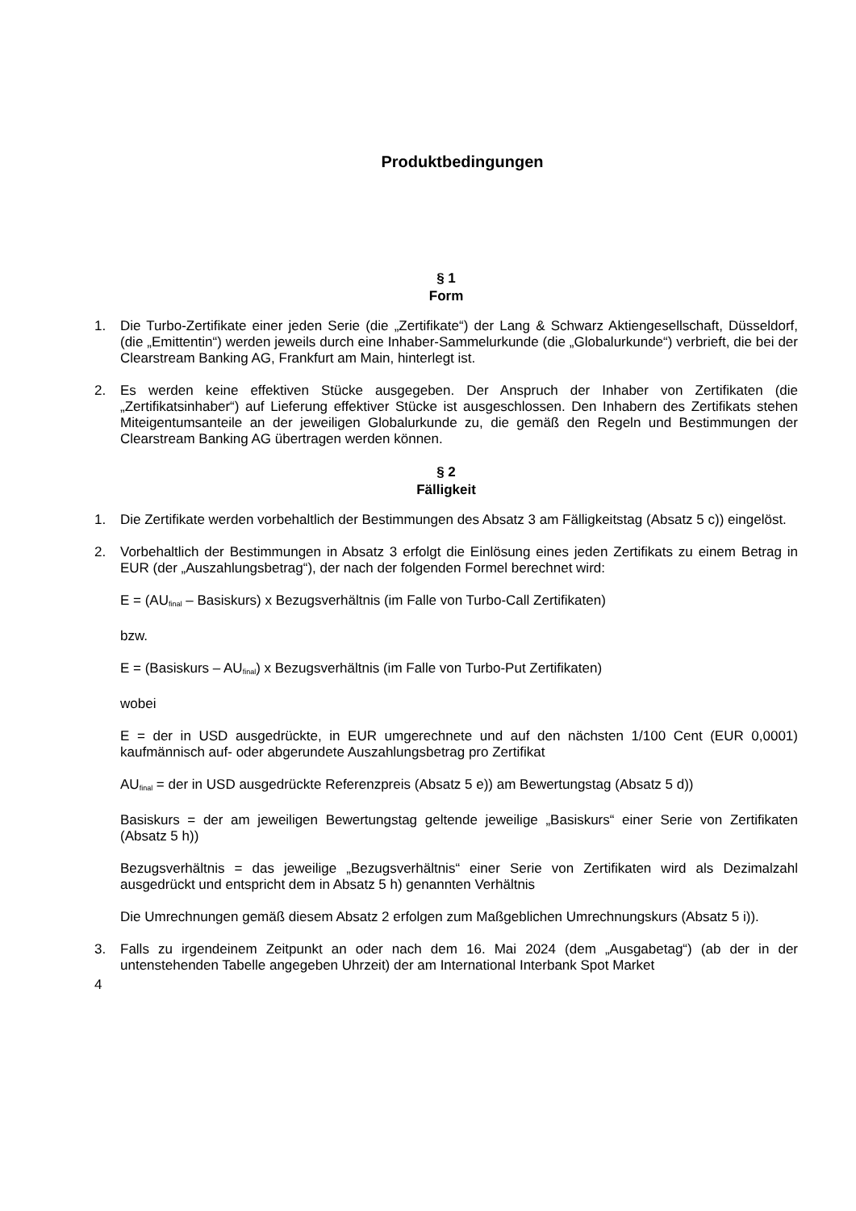Produktbedingungen
§ 1
Form
1. Die Turbo-Zertifikate einer jeden Serie (die „Zertifikate“) der Lang & Schwarz Aktiengesellschaft, Düsseldorf, (die „Emittentin“) werden jeweils durch eine Inhaber-Sammelurkunde (die „Globalurkunde“) verbrieft, die bei der Clearstream Banking AG, Frankfurt am Main, hinterlegt ist.
2. Es werden keine effektiven Stücke ausgegeben. Der Anspruch der Inhaber von Zertifikaten (die „Zertifikatsinhaber“) auf Lieferung effektiver Stücke ist ausgeschlossen. Den Inhabern des Zertifikats stehen Miteigentumsanteile an der jeweiligen Globalurkunde zu, die gemäß den Regeln und Bestimmungen der Clearstream Banking AG übertragen werden können.
§ 2
Fälligkeit
1. Die Zertifikate werden vorbehaltlich der Bestimmungen des Absatz 3 am Fälligkeitstag (Absatz 5 c)) eingelöst.
2. Vorbehaltlich der Bestimmungen in Absatz 3 erfolgt die Einlösung eines jeden Zertifikats zu einem Betrag in EUR (der „Auszahlungsbetrag“), der nach der folgenden Formel berechnet wird:
E = (AU<sub>final</sub> – Basiskurs) x Bezugsverhältnis (im Falle von Turbo-Call Zertifikaten)
bzw.
E = (Basiskurs – AU<sub>final</sub>) x Bezugsverhältnis (im Falle von Turbo-Put Zertifikaten)
wobei
E = der in USD ausgedrückte, in EUR umgerechnete und auf den nächsten 1/100 Cent (EUR 0,0001) kaufmännisch auf- oder abgerundete Auszahlungsbetrag pro Zertifikat
AU<sub>final</sub> = der in USD ausgedrückte Referenzpreis (Absatz 5 e)) am Bewertungstag (Absatz 5 d))
Basiskurs = der am jeweiligen Bewertungstag geltende jeweilige „Basiskurs“ einer Serie von Zertifikaten (Absatz 5 h))
Bezugsverhältnis = das jeweilige „Bezugsverhältnis“ einer Serie von Zertifikaten wird als Dezimalzahl ausgedrückt und entspricht dem in Absatz 5 h) genannten Verhältnis
Die Umrechnungen gemäß diesem Absatz 2 erfolgen zum Maßgeblichen Umrechnungskurs (Absatz 5 i)).
3. Falls zu irgendeinem Zeitpunkt an oder nach dem 16. Mai 2024 (dem „Ausgabetag“) (ab der in der untenstehenden Tabelle angegeben Uhrzeit) der am International Interbank Spot Market
4